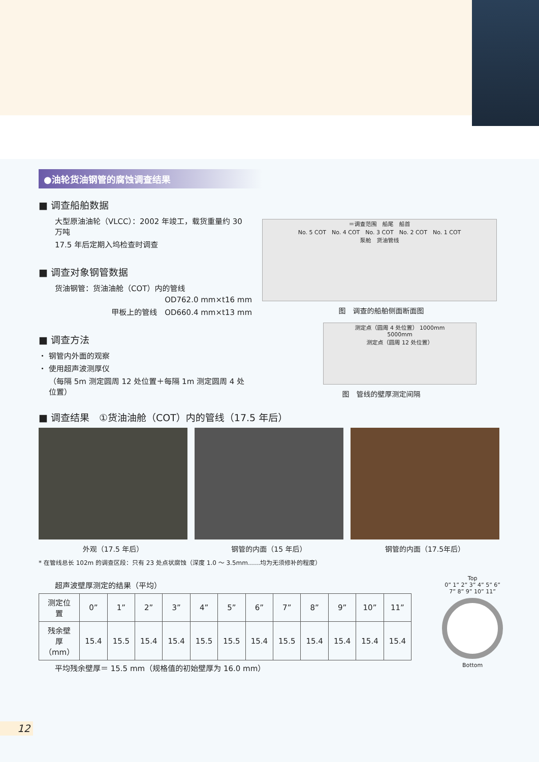●油轮货油钢管的腐蚀调查结果
■ 调查船舶数据
大型原油油轮（VLCC）：2002 年竣工，载货重量约 30 万吨
17.5 年后定期入坞检查时调查
■ 调查对象钢管数据
货油钢管：货油油舱（COT）内的管线
OD762.0 mm×t16 mm
甲板上的管线　OD660.4 mm×t13 mm
■ 调查方法
・ 钢管内外面的观察
・ 使用超声波测厚仪
（每隔 5m 测定圆周 12 处位置＋每隔 1m 测定圆周 4 处位置）
＝调查范围　船尾　船首
No. 5 COT　No. 4 COT　No. 3 COT　No. 2 COT　No. 1 COT
泵舱　货油管线
图　调查的船舶侧面断面图
测定点（圆周 4 处位置） 1000mm
5000mm
测定点（圆周 12 处位置）
图　管线的壁厚测定间隔
■ 调查结果　①货油油舱（COT）内的管线（17.5 年后）
外观（17.5 年后） 钢管的内面（15 年后） 钢管的内面（17.5年后）
* 在管线总长 102m 的调查区段：只有 23 处点状腐蚀（深度 1.0 ～ 3.5mm……均为无须修补的程度）
超声波壁厚测定的结果（平均）
| 测定位置 | 0” | 1” | 2” | 3” | 4” | 5” | 6” | 7” | 8” | 9” | 10” | 11” |
| --- | --- | --- | --- | --- | --- | --- | --- | --- | --- | --- | --- | --- |
| 残余壁厚 （mm） | 15.4 | 15.5 | 15.4 | 15.4 | 15.5 | 15.5 | 15.4 | 15.5 | 15.4 | 15.4 | 15.4 | 15.4 |
平均残余壁厚＝ 15.5 mm（规格值的初始壁厚为 16.0 mm）
Top
0” 1” 2” 3” 4” 5” 6” 7” 8” 9” 10” 11”
Bottom
12